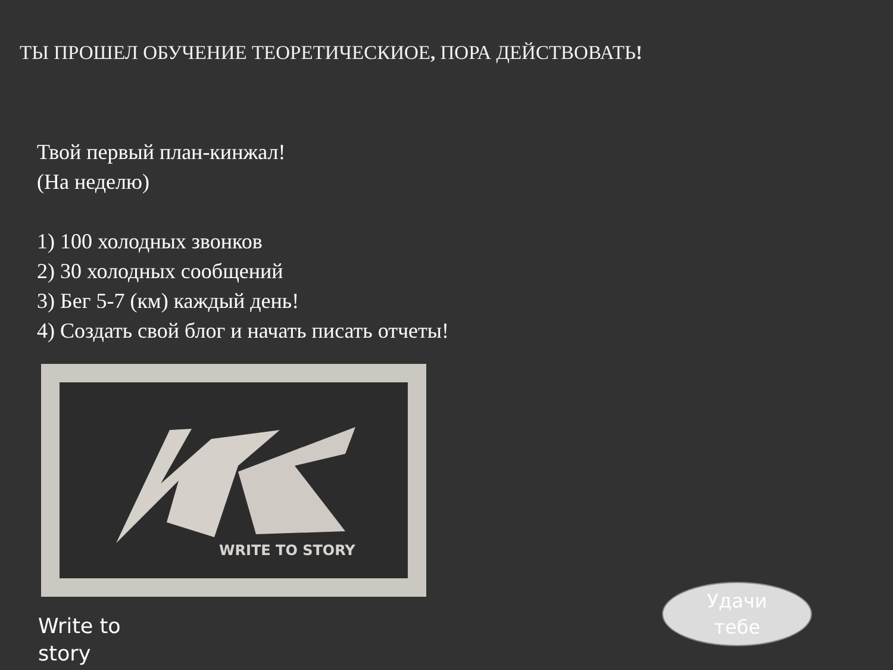ТЫ ПРОШЕЛ ОБУЧЕНИЕ ТЕОРЕТИЧЕСКИОЕ, ПОРА ДЕЙСТВОВАТЬ!
Твой первый план-кинжал!
(На неделю)
1) 100 холодных звонков
2) 30 холодных сообщений
3) Бег 5-7 (км) каждый день!
4) Создать свой блог и начать писать отчеты!
WRITE TO STORY
Write to
story
Удачи
тебе